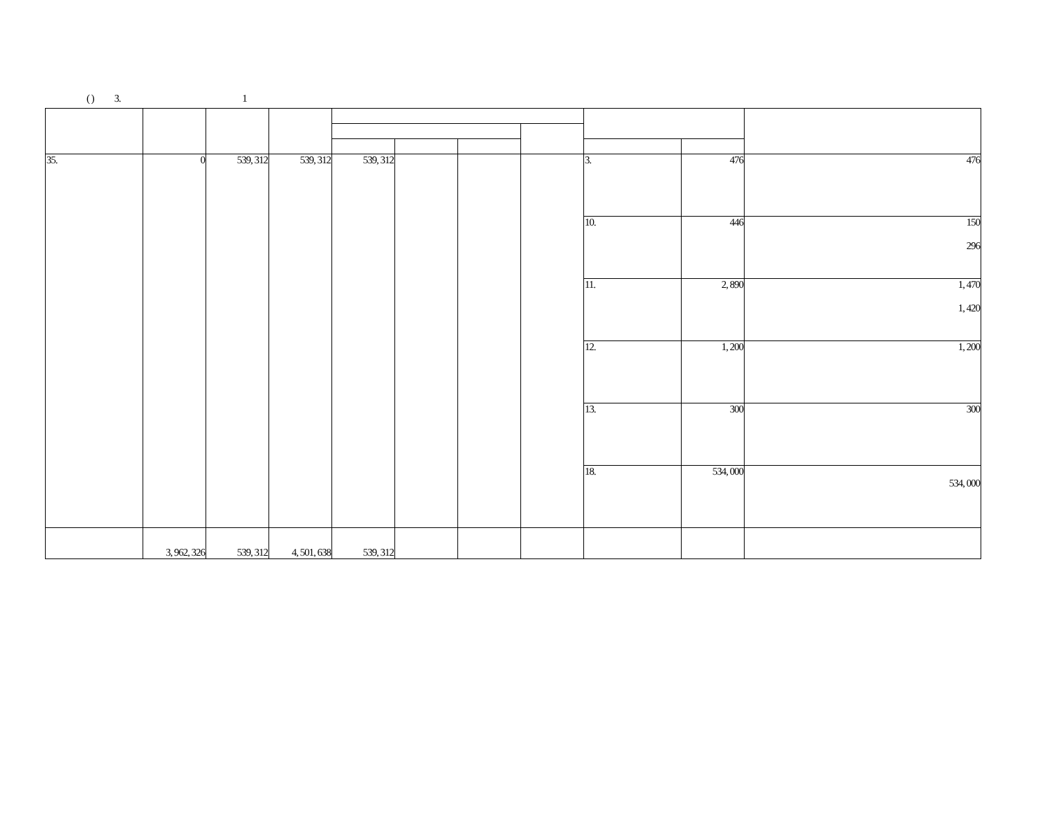( ) 3. 1
| 35. | 0 | 539, 312 | 539, 312 | 539, 312 | | | | 3. | 476 | 476 |
| | | | | | | | | 10. | 446 | 150 296 |
| | | | | | | | | 11. | 2, 890 | 1, 470 1, 420 |
| | | | | | | | | 12. | 1, 200 | 1, 200 |
| | | | | | | | | 13. | 300 | 300 |
| | | | | | | | | 18. | 534, 000 | 534, 000 |
| | 3, 962, 326 | 539, 312 | 4, 501, 638 | 539, 312 | | | | | | |